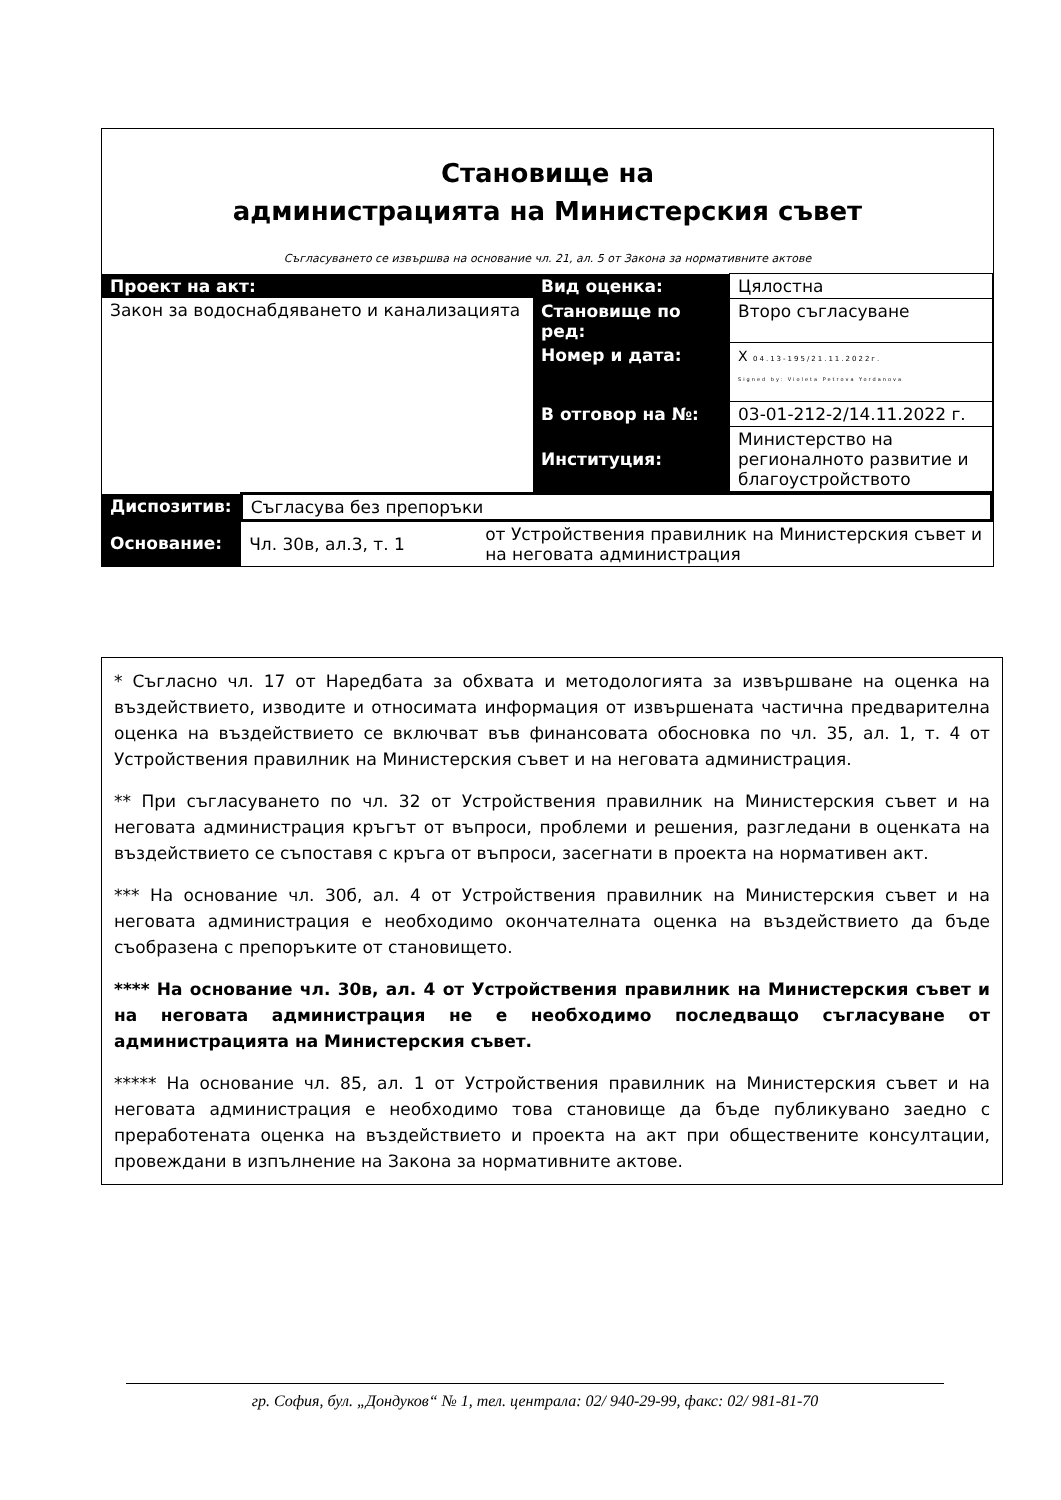Становище на
администрацията на Министерския съвет
Съгласуването се извършва на основание чл. 21, ал. 5 от Закона за нормативните актове
| Проект на акт: | Вид оценка: | Цялостна |
| Закон за водоснабдяването и канализацията | | |
| | Становище по ред: | Второ съгласуване |
| | Номер и дата: | X 04.13-195/21.11.2022г. Signed by: Violeta Petrova Yordanova |
| | В отговор на №: | 03-01-212-2/14.11.2022 г. |
| | Институция: | Министерство на регионалното развитие и благоустройството |
| Диспозитив: | Съгласува без препоръки | |
| Основание: | Чл. 30в, ал.3, т. 1 | от Устройствения правилник на Министерския съвет и на неговата администрация |
* Съгласно чл. 17 от Наредбата за обхвата и методологията за извършване на оценка на въздействието, изводите и относимата информация от извършената частична предварителна оценка на въздействието се включват във финансовата обосновка по чл. 35, ал. 1, т. 4 от Устройствения правилник на Министерския съвет и на неговата администрация.
** При съгласуването по чл. 32 от Устройствения правилник на Министерския съвет и на неговата администрация кръгът от въпроси, проблеми и решения, разгледани в оценката на въздействието се съпоставя с кръга от въпроси, засегнати в проекта на нормативен акт.
*** На основание чл. 30б, ал. 4 от Устройствения правилник на Министерския съвет и на неговата администрация е необходимо окончателната оценка на въздействието да бъде съобразена с препоръките от становището.
**** На основание чл. 30в, ал. 4 от Устройствения правилник на Министерския съвет и на неговата администрация не е необходимо последващо съгласуване от администрацията на Министерския съвет.
***** На основание чл. 85, ал. 1 от Устройствения правилник на Министерския съвет и на неговата администрация е необходимо това становище да бъде публикувано заедно с преработената оценка на въздействието и проекта на акт при обществените консултации, провеждани в изпълнение на Закона за нормативните актове.
гр. София, бул. „Дондуков“ № 1, тел. централа: 02/ 940-29-99, факс: 02/ 981-81-70